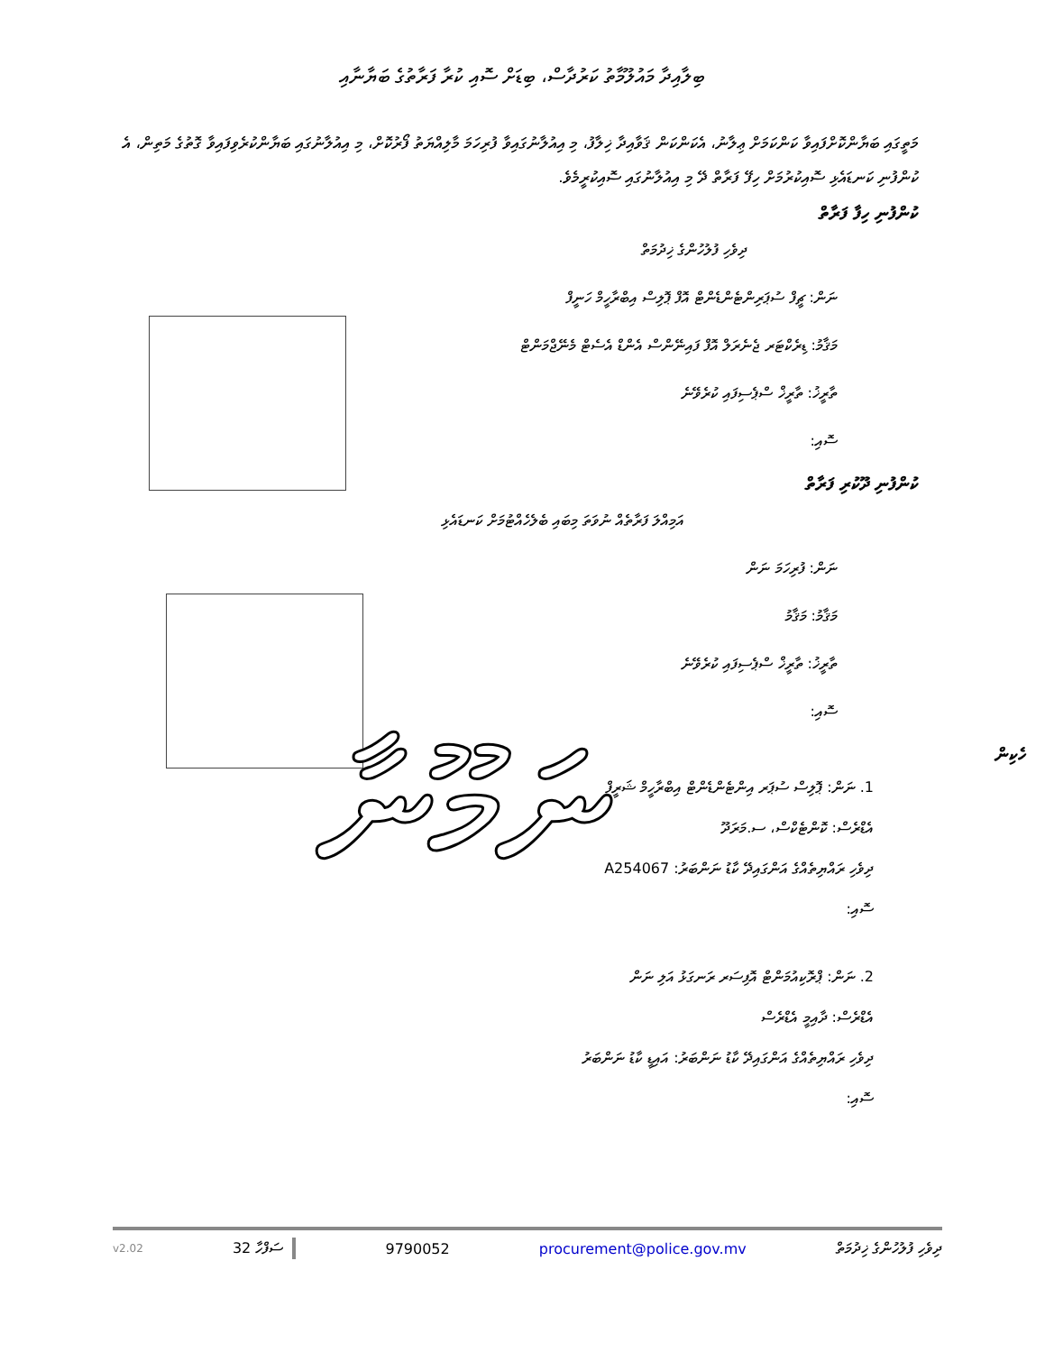ބިލާއިދާ މައުލޫމާތު ކަރުދާސް، ބިޑަށް ސޮއި ކުރާ ފަރާތުގެ ބަޔާނާއި
މަތީގައި ބަޔާންކޮށްފައިވާ ކަންކަމަށް ޢިލާނު، އެކަންކަން ޤަވާއިދާ ޚިލާފު، މި އިއުލާނުގައިވާ ފުރިހަމަ މާލިއްޔަތު ފޯރުކޮށް، މި އިއުލާނުގައި ބަޔާންކުރެވިފައިވާ ގޮތުގެ މަތިން، އެ ކުންފުނި ކަނޑައެޅި ސޮއިކުރުމަށް ހިފޭ ފަރާތް ދޭ މި އިއުލާނުގައި ސޮއިކުރީމެވެ.
ކުންފުނި ހިފާ ފަރާތް
ދިވެހި ފުލުހުންގެ ޚިދުމަތް
ނަން: ޗީފް ސުޕަރިންޓެންޑެންޓް އޮފް ޕޮލިސް އިބްރާހީމް ހަނީފް
މަޤާމު: ޑިރެކްޓަރ ޖެނެރަލް އޮފް ފައިނޭންސް އެންޑް އެސެޓް މެނޭޖްމަންޓް
ތާރީޚު: ތާރީޚް ސްޕެސިފައި ކުރެވޭނެ
ސޮއި:
ކުންފުނި ދޫކުރި ފަރާތް
އަމިއްލަ ފަރާތެއް ނުވަތަ މިބައި ބެލެހެއްޓުމަށް ކަނޑައެޅި
ނަން: ފުރިހަމަ ނަން
މަޤާމު: މަޤާމު
ތާރީޚު: ތާރީޚް ސްޕެސިފައި ކުރެވޭނެ
ސޮއި:
ނަމޫނާ
ހެކިން
1. ނަން: ޕޮލިސް ސުޕަރ އިންޓެންޑެންޓް އިބްރާހީމް ޝަރީފް
އެޑްރެސް: ކޮންޓެކްސް، ސ.މަރަދޫ
ދިވެހި ރައްޔިތެއްގެ އަންގައިދޭ ކާޑު ނަންބަރު: A254067
ސޮއި:
2. ނަން: ޕްރޮކިއުމަންޓް އޮފިސަރ ރަނގަޅު އަލި ނަން
އެޑްރެސް: ދާއިމީ އެޑްރެސް
ދިވެހި ރައްޔިތެއްގެ އަންގައިދޭ ކާޑު ނަންބަރު: އައިޑީ ކާޑު ނަންބަރު
ސޮއި:
v2.02 ސަފްހާ 32 9790052 procurement@police.gov.mv ދިވެހި ފުލުހުންގެ ޚިދުމަތް